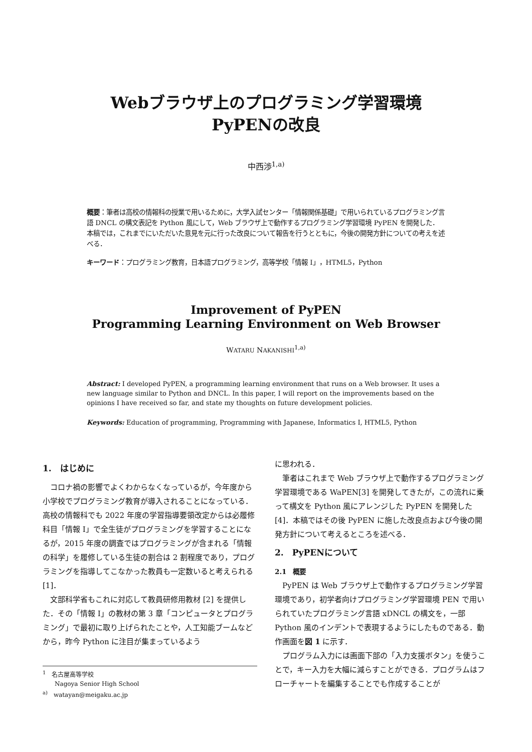Webブラウザ上のプログラミング学習環境
PyPENの改良
中西渉<sup>1,a)</sup>
概要：筆者は高校の情報科の授業で用いるために，大学入試センター「情報関係基礎」で用いられているプログラミング言語 DNCL の構文表記を Python 風にして，Web ブラウザ上で動作するプログラミング学習環境 PyPEN を開発した．本稿では，これまでにいただいた意見を元に行った改良について報告を行うとともに，今後の開発方針についての考えを述べる．
キーワード：プログラミング教育，日本語プログラミング，高等学校「情報 I」，HTML5，Python
Improvement of PyPEN
Programming Learning Environment on Web Browser
WATARU NAKANISHI<sup>1,a)</sup>
Abstract: I developed PyPEN, a programming learning environment that runs on a Web browser. It uses a new language similar to Python and DNCL. In this paper, I will report on the improvements based on the opinions I have received so far, and state my thoughts on future development policies.
Keywords: Education of programming, Programming with Japanese, Informatics I, HTML5, Python
1.　はじめに
コロナ禍の影響でよくわからなくなっているが，今年度から小学校でプログラミング教育が導入されることになっている．高校の情報科でも 2022 年度の学習指導要領改定からは必履修科目「情報 I」で全生徒がプログラミングを学習することになるが，2015 年度の調査ではプログラミングが含まれる「情報の科学」を履修している生徒の割合は 2 割程度であり，プログラミングを指導してこなかった教員も一定数いると考えられる [1]．
文部科学省もこれに対応して教員研修用教材 [2] を提供した．その「情報 I」の教材の第 3 章「コンピュータとプログラミング」で最初に取り上げられたことや，人工知能ブームなどから，昨今 Python に注目が集まっているよう
<sup>1</sup>　名古屋高等学校
　　Nagoya Senior High School
<sup>a)</sup>　watayan@meigaku.ac.jp
に思われる．
筆者はこれまで Web ブラウザ上で動作するプログラミング学習環境である WaPEN[3] を開発してきたが，この流れに乗って構文を Python 風にアレンジした PyPEN を開発した [4]．本稿ではその後 PyPEN に施した改良点および今後の開発方針について考えるところを述べる．
2.　PyPENについて
2.1　概要
PyPEN は Web ブラウザ上で動作するプログラミング学習環境であり，初学者向けプログラミング学習環境 PEN で用いられていたプログラミング言語 xDNCL の構文を，一部 Python 風のインデントで表現するようにしたものである．動作画面を図 1 に示す．
プログラム入力には画面下部の「入力支援ボタン」を使うことで，キー入力を大幅に減らすことができる．プログラムはフローチャートを編集することでも作成することが